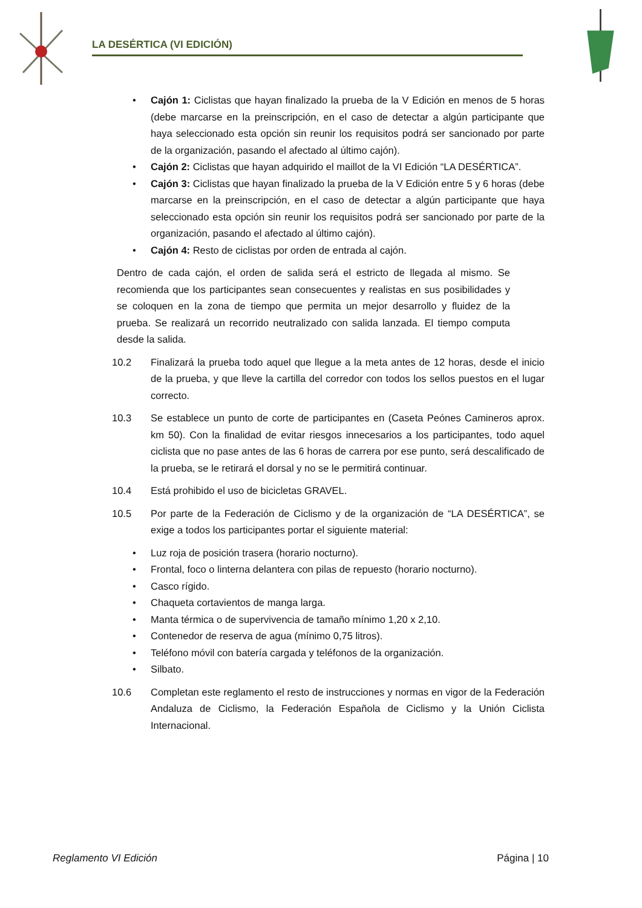LA DESÉRTICA (VI EDICIÓN)
• Cajón 1: Ciclistas que hayan finalizado la prueba de la V Edición en menos de 5 horas (debe marcarse en la preinscripción, en el caso de detectar a algún participante que haya seleccionado esta opción sin reunir los requisitos podrá ser sancionado por parte de la organización, pasando el afectado al último cajón).
• Cajón 2: Ciclistas que hayan adquirido el maillot de la VI Edición “LA DESÉRTICA”.
• Cajón 3: Ciclistas que hayan finalizado la prueba de la V Edición entre 5 y 6 horas (debe marcarse en la preinscripción, en el caso de detectar a algún participante que haya seleccionado esta opción sin reunir los requisitos podrá ser sancionado por parte de la organización, pasando el afectado al último cajón).
• Cajón 4: Resto de ciclistas por orden de entrada al cajón.
Dentro de cada cajón, el orden de salida será el estricto de llegada al mismo. Se recomienda que los participantes sean consecuentes y realistas en sus posibilidades y se coloquen en la zona de tiempo que permita un mejor desarrollo y fluidez de la prueba. Se realizará un recorrido neutralizado con salida lanzada. El tiempo computa desde la salida.
10.2 Finalizará la prueba todo aquel que llegue a la meta antes de 12 horas, desde el inicio de la prueba, y que lleve la cartilla del corredor con todos los sellos puestos en el lugar correcto.
10.3 Se establece un punto de corte de participantes en (Caseta Peónes Camineros aprox. km 50). Con la finalidad de evitar riesgos innecesarios a los participantes, todo aquel ciclista que no pase antes de las 6 horas de carrera por ese punto, será descalificado de la prueba, se le retirará el dorsal y no se le permitirá continuar.
10.4 Está prohibido el uso de bicicletas GRAVEL.
10.5 Por parte de la Federación de Ciclismo y de la organización de “LA DESÉRTICA”, se exige a todos los participantes portar el siguiente material:
• Luz roja de posición trasera (horario nocturno).
• Frontal, foco o linterna delantera con pilas de repuesto (horario nocturno).
• Casco rígido.
• Chaqueta cortavientos de manga larga.
• Manta térmica o de supervivencia de tamaño mínimo 1,20 x 2,10.
• Contenedor de reserva de agua (mínimo 0,75 litros).
• Teléfono móvil con batería cargada y teléfonos de la organización.
• Silbato.
10.6 Completan este reglamento el resto de instrucciones y normas en vigor de la Federación Andaluza de Ciclismo, la Federación Española de Ciclismo y la Unión Ciclista Internacional.
Reglamento VI Edición Página | 10